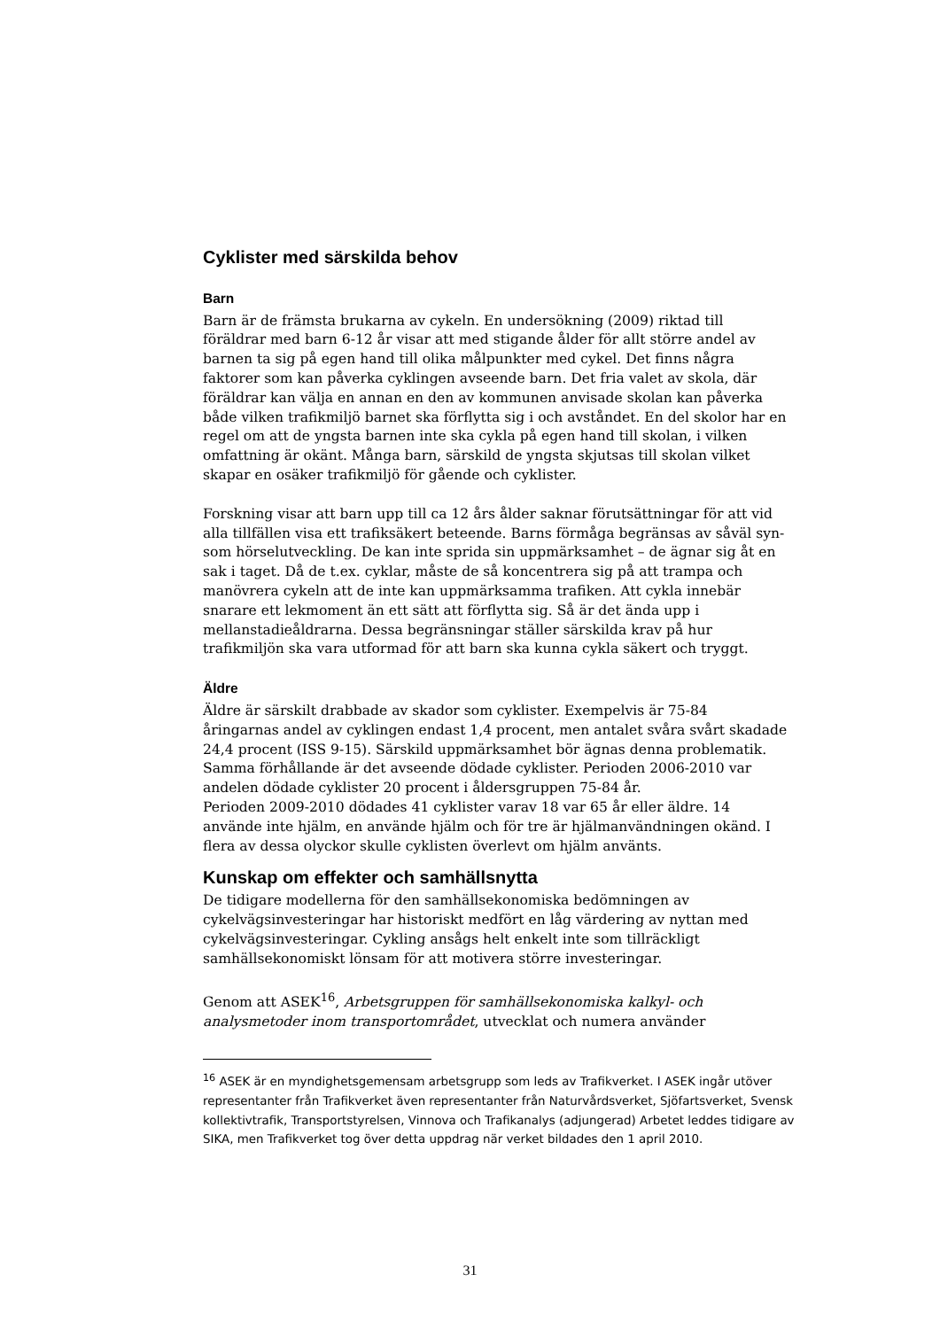Cyklister med särskilda behov
Barn
Barn är de främsta brukarna av cykeln. En undersökning (2009) riktad till föräldrar med barn 6-12 år visar att med stigande ålder för allt större andel av barnen ta sig på egen hand till olika målpunkter med cykel. Det finns några faktorer som kan påverka cyklingen avseende barn. Det fria valet av skola, där föräldrar kan välja en annan en den av kommunen anvisade skolan kan påverka både vilken trafikmiljö barnet ska förflytta sig i och avståndet. En del skolor har en regel om att de yngsta barnen inte ska cykla på egen hand till skolan, i vilken omfattning är okänt. Många barn, särskild de yngsta skjutsas till skolan vilket skapar en osäker trafikmiljö för gående och cyklister.
Forskning visar att barn upp till ca 12 års ålder saknar förutsättningar för att vid alla tillfällen visa ett trafiksäkert beteende. Barns förmåga begränsas av såväl syn- som hörselutveckling. De kan inte sprida sin uppmärksamhet – de ägnar sig åt en sak i taget. Då de t.ex. cyklar, måste de så koncentrera sig på att trampa och manövrera cykeln att de inte kan uppmärksamma trafiken. Att cykla innebär snarare ett lekmoment än ett sätt att förflytta sig. Så är det ända upp i mellanstadieåldrarna. Dessa begränsningar ställer särskilda krav på hur trafikmiljön ska vara utformad för att barn ska kunna cykla säkert och tryggt.
Äldre
Äldre är särskilt drabbade av skador som cyklister. Exempelvis är 75-84 åringarnas andel av cyklingen endast 1,4 procent, men antalet svåra svårt skadade 24,4 procent (ISS 9-15). Särskild uppmärksamhet bör ägnas denna problematik. Samma förhållande är det avseende dödade cyklister. Perioden 2006-2010 var andelen dödade cyklister 20 procent i åldersgruppen 75-84 år.
Perioden 2009-2010 dödades 41 cyklister varav 18 var 65 år eller äldre. 14 använde inte hjälm, en använde hjälm och för tre är hjälmanvändningen okänd. I flera av dessa olyckor skulle cyklisten överlevt om hjälm använts.
Kunskap om effekter och samhällsnytta
De tidigare modellerna för den samhällsekonomiska bedömningen av cykelvägsinvesteringar har historiskt medfört en låg värdering av nyttan med cykelvägsinvesteringar. Cykling ansågs helt enkelt inte som tillräckligt samhällsekonomiskt lönsam för att motivera större investeringar.
Genom att ASEK<sup>16</sup>, Arbetsgruppen för samhällsekonomiska kalkyl- och analysmetoder inom transportområdet, utvecklat och numera använder
<sup>16</sup> ASEK är en myndighetsgemensam arbetsgrupp som leds av Trafikverket. I ASEK ingår utöver representanter från Trafikverket även representanter från Naturvårdsverket, Sjöfartsverket, Svensk kollektivtrafik, Transportstyrelsen, Vinnova och Trafikanalys (adjungerad) Arbetet leddes tidigare av SIKA, men Trafikverket tog över detta uppdrag när verket bildades den 1 april 2010.
31